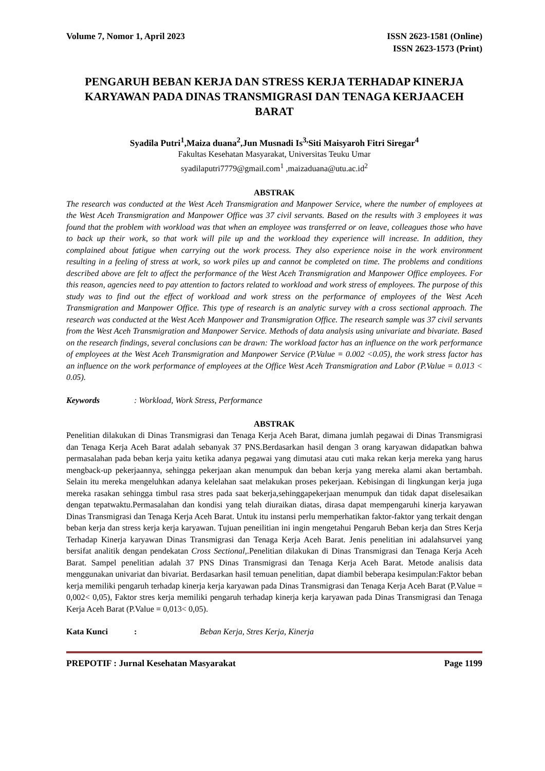Volume 7, Nomor 1, April 2023 ISSN 2623-1581 (Online)
ISSN 2623-1573 (Print)
PENGARUH BEBAN KERJA DAN STRESS KERJA TERHADAP KINERJA KARYAWAN PADA DINAS TRANSMIGRASI DAN TENAGA KERJAACEH BARAT
Syadila Putri<sup>1</sup>,Maiza duana<sup>2</sup>,Jun Musnadi Is<sup>3,</sup>Siti Maisyaroh Fitri Siregar<sup>4</sup>
Fakultas Kesehatan Masyarakat, Universitas Teuku Umar
syadilaputri7779@gmail.com<sup>1</sup> ,maizaduana@utu.ac.id<sup>2</sup>
ABSTRAK
The research was conducted at the West Aceh Transmigration and Manpower Service, where the number of employees at the West Aceh Transmigration and Manpower Office was 37 civil servants. Based on the results with 3 employees it was found that the problem with workload was that when an employee was transferred or on leave, colleagues those who have to back up their work, so that work will pile up and the workload they experience will increase. In addition, they complained about fatigue when carrying out the work process. They also experience noise in the work environment resulting in a feeling of stress at work, so work piles up and cannot be completed on time. The problems and conditions described above are felt to affect the performance of the West Aceh Transmigration and Manpower Office employees. For this reason, agencies need to pay attention to factors related to workload and work stress of employees. The purpose of this study was to find out the effect of workload and work stress on the performance of employees of the West Aceh Transmigration and Manpower Office. This type of research is an analytic survey with a cross sectional approach. The research was conducted at the West Aceh Manpower and Transmigration Office. The research sample was 37 civil servants from the West Aceh Transmigration and Manpower Service. Methods of data analysis using univariate and bivariate. Based on the research findings, several conclusions can be drawn: The workload factor has an influence on the work performance of employees at the West Aceh Transmigration and Manpower Service (P.Value = 0.002 <0.05), the work stress factor has an influence on the work performance of employees at the Office West Aceh Transmigration and Labor (P.Value = 0.013 < 0.05).
Keywords : Workload, Work Stress, Performance
ABSTRAK
Penelitian dilakukan di Dinas Transmigrasi dan Tenaga Kerja Aceh Barat, dimana jumlah pegawai di Dinas Transmigrasi dan Tenaga Kerja Aceh Barat adalah sebanyak 37 PNS.Berdasarkan hasil dengan 3 orang karyawan didapatkan bahwa permasalahan pada beban kerja yaitu ketika adanya pegawai yang dimutasi atau cuti maka rekan kerja mereka yang harus mengback-up pekerjaannya, sehingga pekerjaan akan menumpuk dan beban kerja yang mereka alami akan bertambah. Selain itu mereka mengeluhkan adanya kelelahan saat melakukan proses pekerjaan. Kebisingan di lingkungan kerja juga mereka rasakan sehingga timbul rasa stres pada saat bekerja,sehinggapekerjaan menumpuk dan tidak dapat diselesaikan dengan tepatwaktu.Permasalahan dan kondisi yang telah diuraikan diatas, dirasa dapat mempengaruhi kinerja karyawan Dinas Transmigrasi dan Tenaga Kerja Aceh Barat. Untuk itu instansi perlu memperhatikan faktor-faktor yang terkait dengan beban kerja dan stress kerja kerja karyawan. Tujuan peneilitian ini ingin mengetahui Pengaruh Beban kerja dan Stres Kerja Terhadap Kinerja karyawan Dinas Transmigrasi dan Tenaga Kerja Aceh Barat. Jenis penelitian ini adalahsurvei yang bersifat analitik dengan pendekatan Cross Sectional,.Penelitian dilakukan di Dinas Transmigrasi dan Tenaga Kerja Aceh Barat. Sampel penelitian adalah 37 PNS Dinas Transmigrasi dan Tenaga Kerja Aceh Barat. Metode analisis data menggunakan univariat dan bivariat. Berdasarkan hasil temuan penelitian, dapat diambil beberapa kesimpulan:Faktor beban kerja memiliki pengaruh terhadap kinerja kerja karyawan pada Dinas Transmigrasi dan Tenaga Kerja Aceh Barat (P.Value = 0,002< 0,05), Faktor stres kerja memiliki pengaruh terhadap kinerja kerja karyawan pada Dinas Transmigrasi dan Tenaga Kerja Aceh Barat (P.Value = 0,013< 0,05).
Kata Kunci : Beban Kerja, Stres Kerja, Kinerja
PREPOTIF : Jurnal Kesehatan Masyarakat
Page 1199